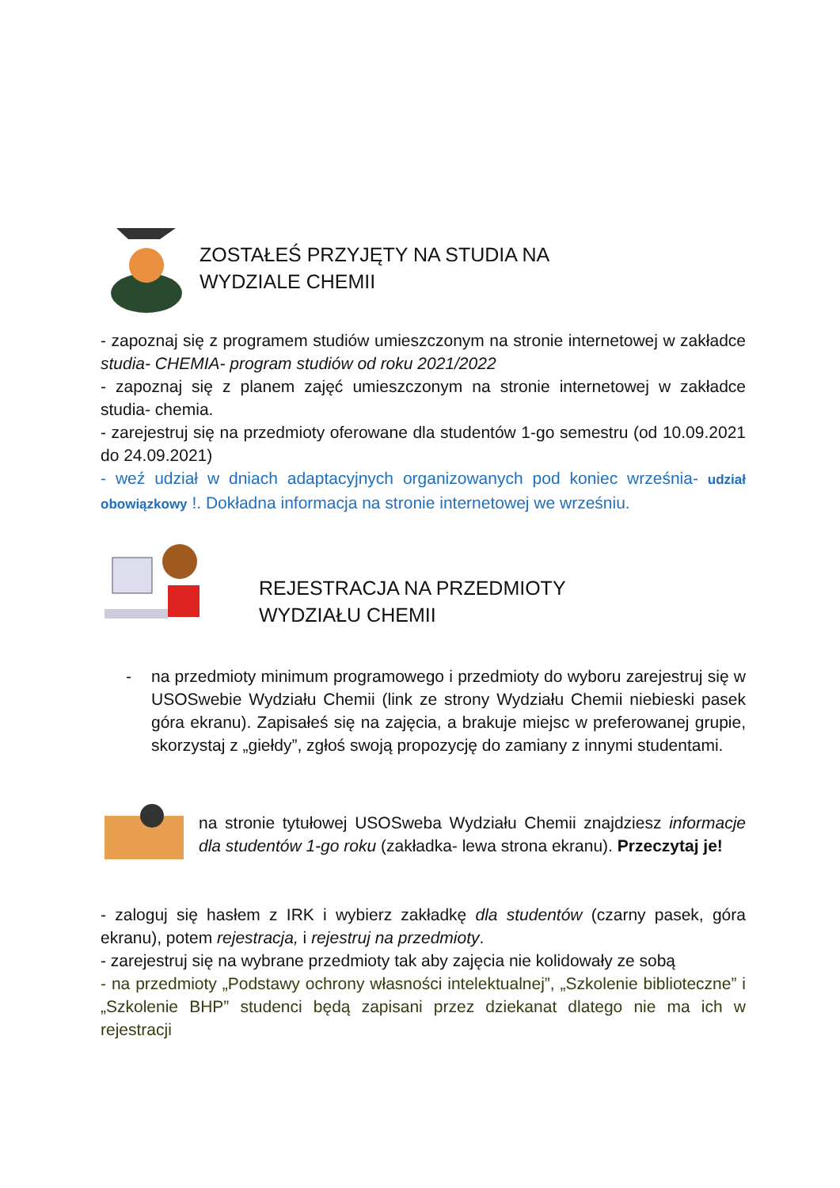ZOSTAŁEŚ PRZYJĘTY NA STUDIA NA
WYDZIALE CHEMII
- zapoznaj się z programem studiów umieszczonym na stronie internetowej w zakładce studia- CHEMIA- program studiów od roku 2021/2022
- zapoznaj się z planem zajęć umieszczonym na stronie internetowej w zakładce studia- chemia.
- zarejestruj się na przedmioty oferowane dla studentów 1-go semestru (od 10.09.2021 do 24.09.2021)
- weź udział w dniach adaptacyjnych organizowanych pod koniec września- udział obowiązkowy !. Dokładna informacja na stronie internetowej we wrześniu.
REJESTRACJA NA PRZEDMIOTY
WYDZIAŁU CHEMII
- na przedmioty minimum programowego i przedmioty do wyboru zarejestruj się w USOSwebie Wydziału Chemii (link ze strony Wydziału Chemii niebieski pasek góra ekranu). Zapisałeś się na zajęcia, a brakuje miejsc w preferowanej grupie, skorzystaj z „giełdy”, zgłoś swoją propozycję do zamiany z innymi studentami.
na stronie tytułowej USOSweba Wydziału Chemii znajdziesz informacje dla studentów 1-go roku (zakładka- lewa strona ekranu). Przeczytaj je!
- zaloguj się hasłem z IRK i wybierz zakładkę dla studentów (czarny pasek, góra ekranu), potem rejestracja, i rejestruj na przedmioty.
- zarejestruj się na wybrane przedmioty tak aby zajęcia nie kolidowały ze sobą
- na przedmioty „Podstawy ochrony własności intelektualnej”, „Szkolenie biblioteczne” i „Szkolenie BHP” studenci będą zapisani przez dziekanat dlatego nie ma ich w rejestracji